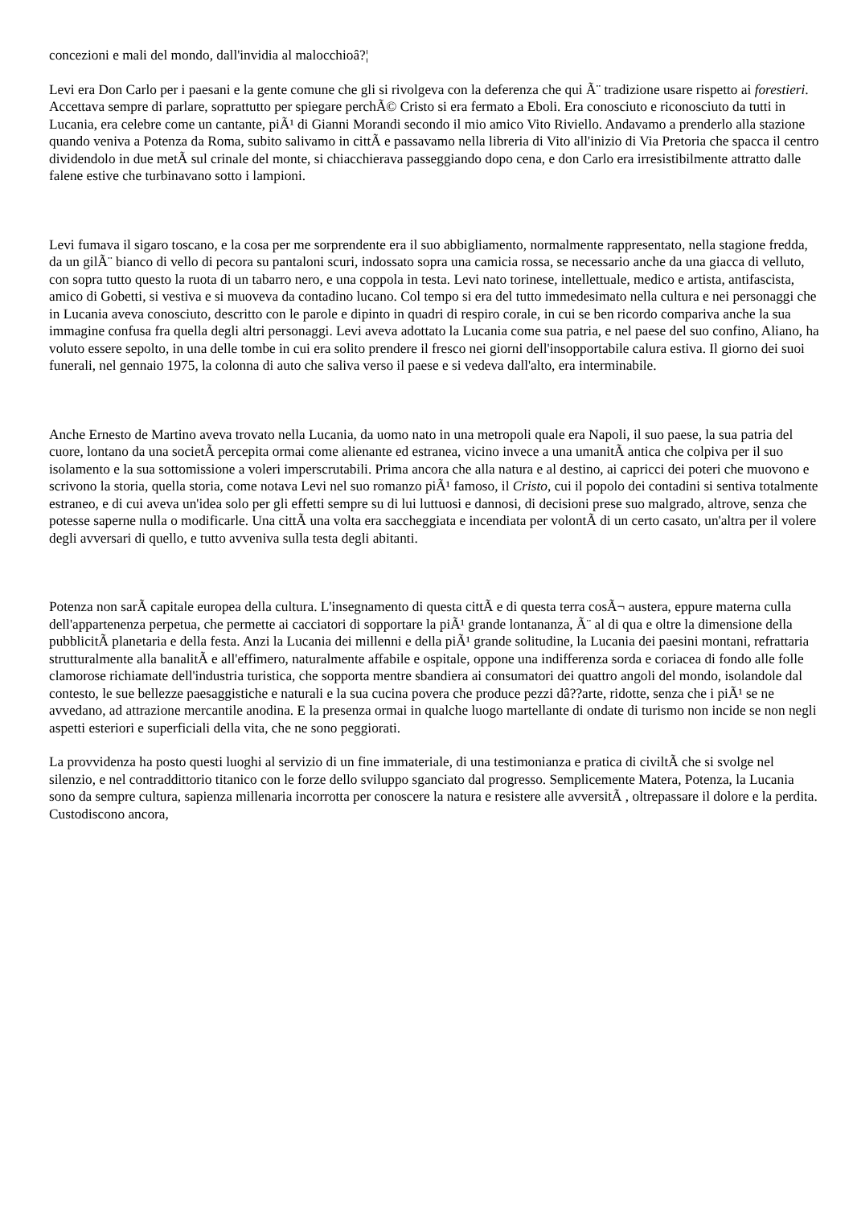concezioni e mali del mondo, dall'invidia al malocchioâ?¦
Levi era Don Carlo per i paesani e la gente comune che gli si rivolgeva con la deferenza che qui Ã¨ tradizione usare rispetto ai forestieri. Accettava sempre di parlare, soprattutto per spiegare perchÃ© Cristo si era fermato a Eboli. Era conosciuto e riconosciuto da tutti in Lucania, era celebre come un cantante, piÃ¹ di Gianni Morandi secondo il mio amico Vito Riviello. Andavamo a prenderlo alla stazione quando veniva a Potenza da Roma, subito salivamo in cittÃ e passavamo nella libreria di Vito all'inizio di Via Pretoria che spacca il centro dividendolo in due metÃ sul crinale del monte, si chiacchierava passeggiando dopo cena, e don Carlo era irresistibilmente attratto dalle falene estive che turbinavano sotto i lampioni.
Levi fumava il sigaro toscano, e la cosa per me sorprendente era il suo abbigliamento, normalmente rappresentato, nella stagione fredda, da un gilÃ¨ bianco di vello di pecora su pantaloni scuri, indossato sopra una camicia rossa, se necessario anche da una giacca di velluto, con sopra tutto questo la ruota di un tabarro nero, e una coppola in testa. Levi nato torinese, intellettuale, medico e artista, antifascista, amico di Gobetti, si vestiva e si muoveva da contadino lucano. Col tempo si era del tutto immedesimato nella cultura e nei personaggi che in Lucania aveva conosciuto, descritto con le parole e dipinto in quadri di respiro corale, in cui se ben ricordo compariva anche la sua immagine confusa fra quella degli altri personaggi. Levi aveva adottato la Lucania come sua patria, e nel paese del suo confino, Aliano, ha voluto essere sepolto, in una delle tombe in cui era solito prendere il fresco nei giorni dell'insopportabile calura estiva. Il giorno dei suoi funerali, nel gennaio 1975, la colonna di auto che saliva verso il paese e si vedeva dall'alto, era interminabile.
Anche Ernesto de Martino aveva trovato nella Lucania, da uomo nato in una metropoli quale era Napoli, il suo paese, la sua patria del cuore, lontano da una societÃ percepita ormai come alienante ed estranea, vicino invece a una umanitÃ antica che colpiva per il suo isolamento e la sua sottomissione a voleri imperscrutabili. Prima ancora che alla natura e al destino, ai capricci dei poteri che muovono e scrivono la storia, quella storia, come notava Levi nel suo romanzo piÃ¹ famoso, il Cristo, cui il popolo dei contadini si sentiva totalmente estraneo, e di cui aveva un'idea solo per gli effetti sempre su di lui luttuosi e dannosi, di decisioni prese suo malgrado, altrove, senza che potesse saperne nulla o modificarle. Una cittÃ una volta era saccheggiata e incendiata per volontÃ di un certo casato, un'altra per il volere degli avversari di quello, e tutto avveniva sulla testa degli abitanti.
Potenza non sarÃ capitale europea della cultura. L'insegnamento di questa cittÃ e di questa terra cosÃ¬ austera, eppure materna culla dell'appartenenza perpetua, che permette ai cacciatori di sopportare la piÃ¹ grande lontananza, Ã¨ al di qua e oltre la dimensione della pubblicitÃ planetaria e della festa. Anzi la Lucania dei millenni e della piÃ¹ grande solitudine, la Lucania dei paesini montani, refrattaria strutturalmente alla banalitÃ e all'effimero, naturalmente affabile e ospitale, oppone una indifferenza sorda e coriacea di fondo alle folle clamorose richiamate dell'industria turistica, che sopporta mentre sbandiera ai consumatori dei quattro angoli del mondo, isolandole dal contesto, le sue bellezze paesaggistiche e naturali e la sua cucina povera che produce pezzi dâ??arte, ridotte, senza che i piÃ¹ se ne avvedano, ad attrazione mercantile anodina. E la presenza ormai in qualche luogo martellante di ondate di turismo non incide se non negli aspetti esteriori e superficiali della vita, che ne sono peggiorati.
La provvidenza ha posto questi luoghi al servizio di un fine immateriale, di una testimonianza e pratica di civiltÃ che si svolge nel silenzio, e nel contraddittorio titanico con le forze dello sviluppo sganciato dal progresso. Semplicemente Matera, Potenza, la Lucania sono da sempre cultura, sapienza millenaria incorrotta per conoscere la natura e resistere alle avversitÃ , oltrepassare il dolore e la perdita. Custodiscono ancora,